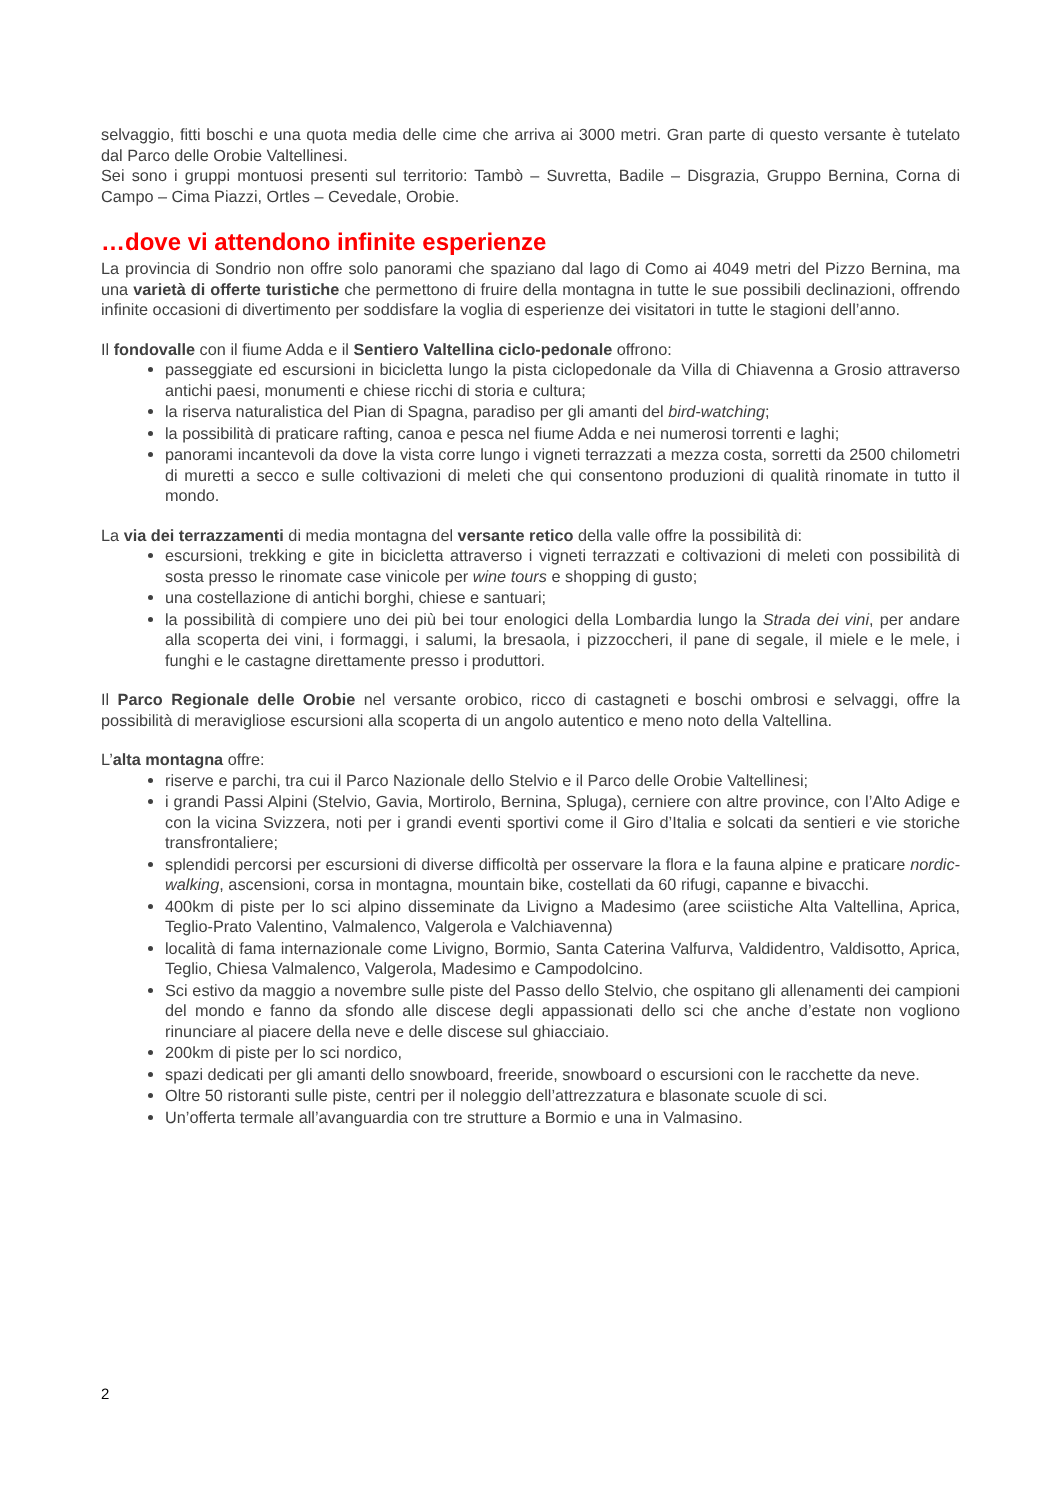selvaggio, fitti boschi e una quota media delle cime che arriva ai 3000 metri. Gran parte di questo versante è tutelato dal Parco delle Orobie Valtellinesi.
Sei sono i gruppi montuosi presenti sul territorio: Tambò – Suvretta, Badile – Disgrazia, Gruppo Bernina, Corna di Campo – Cima Piazzi, Ortles – Cevedale, Orobie.
…dove vi attendono infinite esperienze
La provincia di Sondrio non offre solo panorami che spaziano dal lago di Como ai 4049 metri del Pizzo Bernina, ma una varietà di offerte turistiche che permettono di fruire della montagna in tutte le sue possibili declinazioni, offrendo infinite occasioni di divertimento per soddisfare la voglia di esperienze dei visitatori in tutte le stagioni dell’anno.
Il fondovalle con il fiume Adda e il Sentiero Valtellina ciclo-pedonale offrono:
passeggiate ed escursioni in bicicletta lungo la pista ciclopedonale da Villa di Chiavenna a Grosio attraverso antichi paesi, monumenti e chiese ricchi di storia e cultura;
la riserva naturalistica del Pian di Spagna, paradiso per gli amanti del bird-watching;
la possibilità di praticare rafting, canoa e pesca nel fiume Adda e nei numerosi torrenti e laghi;
panorami incantevoli da dove la vista corre lungo i vigneti terrazzati a mezza costa, sorretti da 2500 chilometri di muretti a secco e sulle coltivazioni di meleti che qui consentono produzioni di qualità rinomate in tutto il mondo.
La via dei terrazzamenti di media montagna del versante retico della valle offre la possibilità di:
escursioni, trekking e gite in bicicletta attraverso i vigneti terrazzati e coltivazioni di meleti con possibilità di sosta presso le rinomate case vinicole per wine tours e shopping di gusto;
una costellazione di antichi borghi, chiese e santuari;
la possibilità di compiere uno dei più bei tour enologici della Lombardia lungo la Strada dei vini, per andare alla scoperta dei vini, i formaggi, i salumi, la bresaola, i pizzoccheri, il pane di segale, il miele e le mele, i funghi e le castagne direttamente presso i produttori.
Il Parco Regionale delle Orobie nel versante orobico, ricco di castagneti e boschi ombrosi e selvaggi, offre la possibilità di meravigliose escursioni alla scoperta di un angolo autentico e meno noto della Valtellina.
L’alta montagna offre:
riserve e parchi, tra cui il Parco Nazionale dello Stelvio e il Parco delle Orobie Valtellinesi;
i grandi Passi Alpini (Stelvio, Gavia, Mortirolo, Bernina, Spluga), cerniere con altre province, con l’Alto Adige e con la vicina Svizzera, noti per i grandi eventi sportivi come il Giro d’Italia e solcati da sentieri e vie storiche transfrontaliere;
splendidi percorsi per escursioni di diverse difficoltà per osservare la flora e la fauna alpine e praticare nordic-walking, ascensioni, corsa in montagna, mountain bike, costellati da 60 rifugi, capanne e bivacchi.
400km di piste per lo sci alpino disseminate da Livigno a Madesimo (aree sciistiche Alta Valtellina, Aprica, Teglio-Prato Valentino, Valmalenco, Valgerola e Valchiavenna)
località di fama internazionale come Livigno, Bormio, Santa Caterina Valfurva, Valdidentro, Valdisotto, Aprica, Teglio, Chiesa Valmalenco, Valgerola, Madesimo e Campodolcino.
Sci estivo da maggio a novembre sulle piste del Passo dello Stelvio, che ospitano gli allenamenti dei campioni del mondo e fanno da sfondo alle discese degli appassionati dello sci che anche d’estate non vogliono rinunciare al piacere della neve e delle discese sul ghiacciaio.
200km di piste per lo sci nordico,
spazi dedicati per gli amanti dello snowboard, freeride, snowboard o escursioni con le racchette da neve.
Oltre 50 ristoranti sulle piste, centri per il noleggio dell’attrezzatura e blasonate scuole di sci.
Un’offerta termale all’avanguardia con tre strutture a Bormio e una in Valmasino.
2